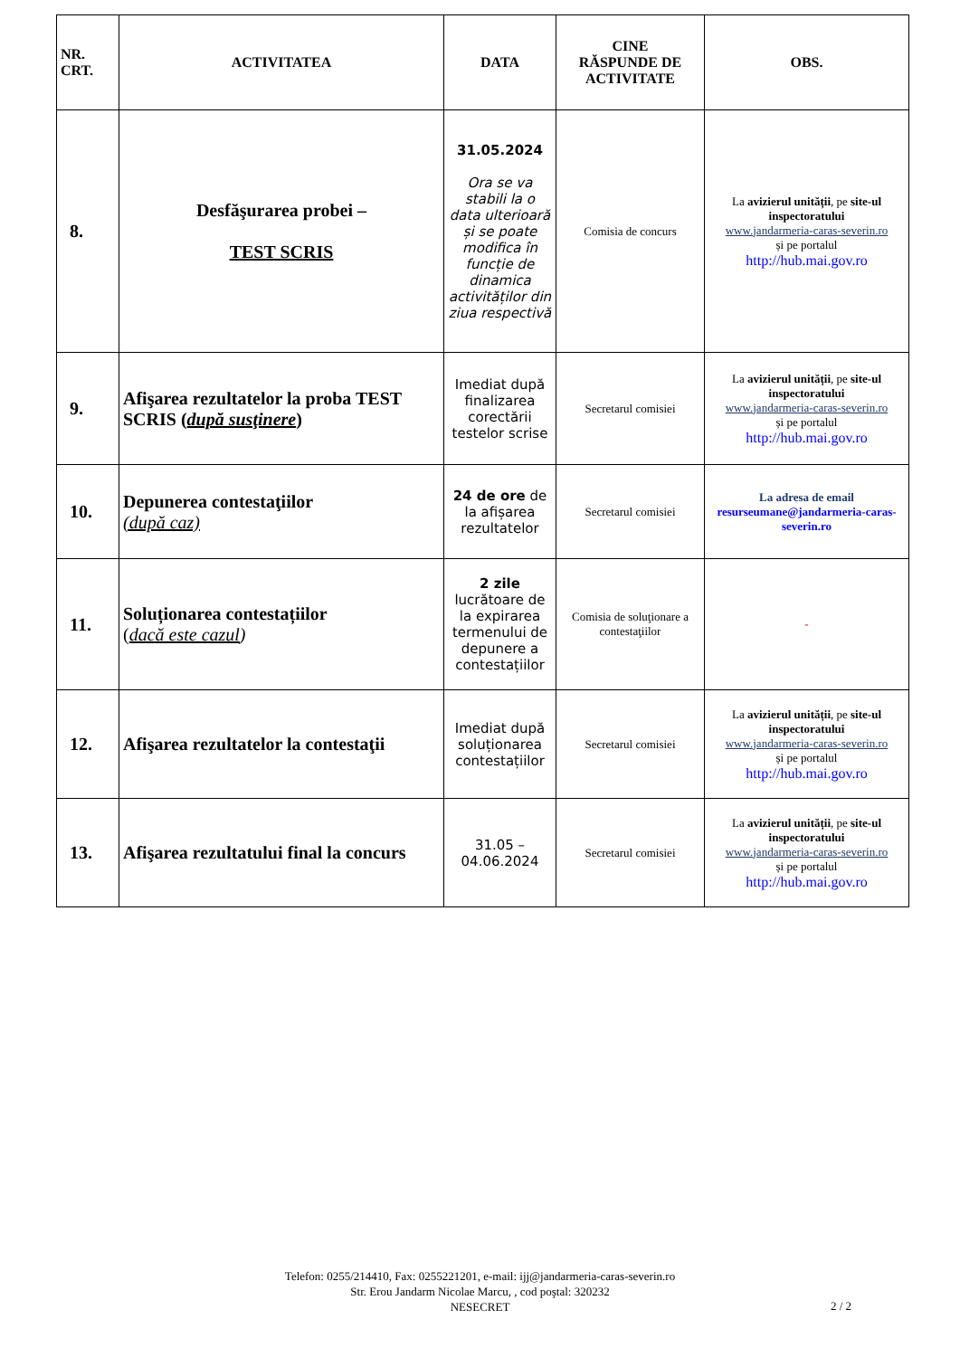| NR. CRT. | ACTIVITATEA | DATA | CINE RĂSPUNDE DE ACTIVITATE | OBS. |
| --- | --- | --- | --- | --- |
| 8. | Desfăşurarea probei – TEST SCRIS | 31.05.2024 Ora se va stabili la o data ulterioară și se poate modifica în funcție de dinamica activităților din ziua respectivă | Comisia de concurs | La avizierul unității , pe site-ul inspectoratului www.jandarmeria-caras-severin.ro și pe portalul http://hub.mai.gov.ro |
| 9. | Afişarea rezultatelor la proba TEST SCRIS ( după susţinere ) | Imediat după finalizarea corectării testelor scrise | Secretarul comisiei | La avizierul unității , pe site-ul inspectoratului www.jandarmeria-caras-severin.ro și pe portalul http://hub.mai.gov.ro |
| 10. | Depunerea contestaţiilor (după caz) | 24 de ore de la afișarea rezultatelor | Secretarul comisiei | La adresa de email resurseumane@jandarmeria-caras-severin.ro |
| 11. | Soluționarea contestațiilor ( dacă este cazul ) | 2 zile lucrătoare de la expirarea termenului de depunere a contestațiilor | Comisia de soluţionare a contestaţiilor | - |
| 12. | Afişarea rezultatelor la contestaţii | Imediat după soluționarea contestațiilor | Secretarul comisiei | La avizierul unității , pe site-ul inspectoratului www.jandarmeria-caras-severin.ro și pe portalul http://hub.mai.gov.ro |
| 13. | Afişarea rezultatului final la concurs | 31.05 – 04.06.2024 | Secretarul comisiei | La avizierul unității , pe site-ul inspectoratului www.jandarmeria-caras-severin.ro și pe portalul http://hub.mai.gov.ro |
Telefon: 0255/214410, Fax: 0255221201, e-mail: ijj@jandarmeria-caras-severin.ro
Str. Erou Jandarm Nicolae Marcu, , cod poştal: 320232
NESECRET
2 / 2